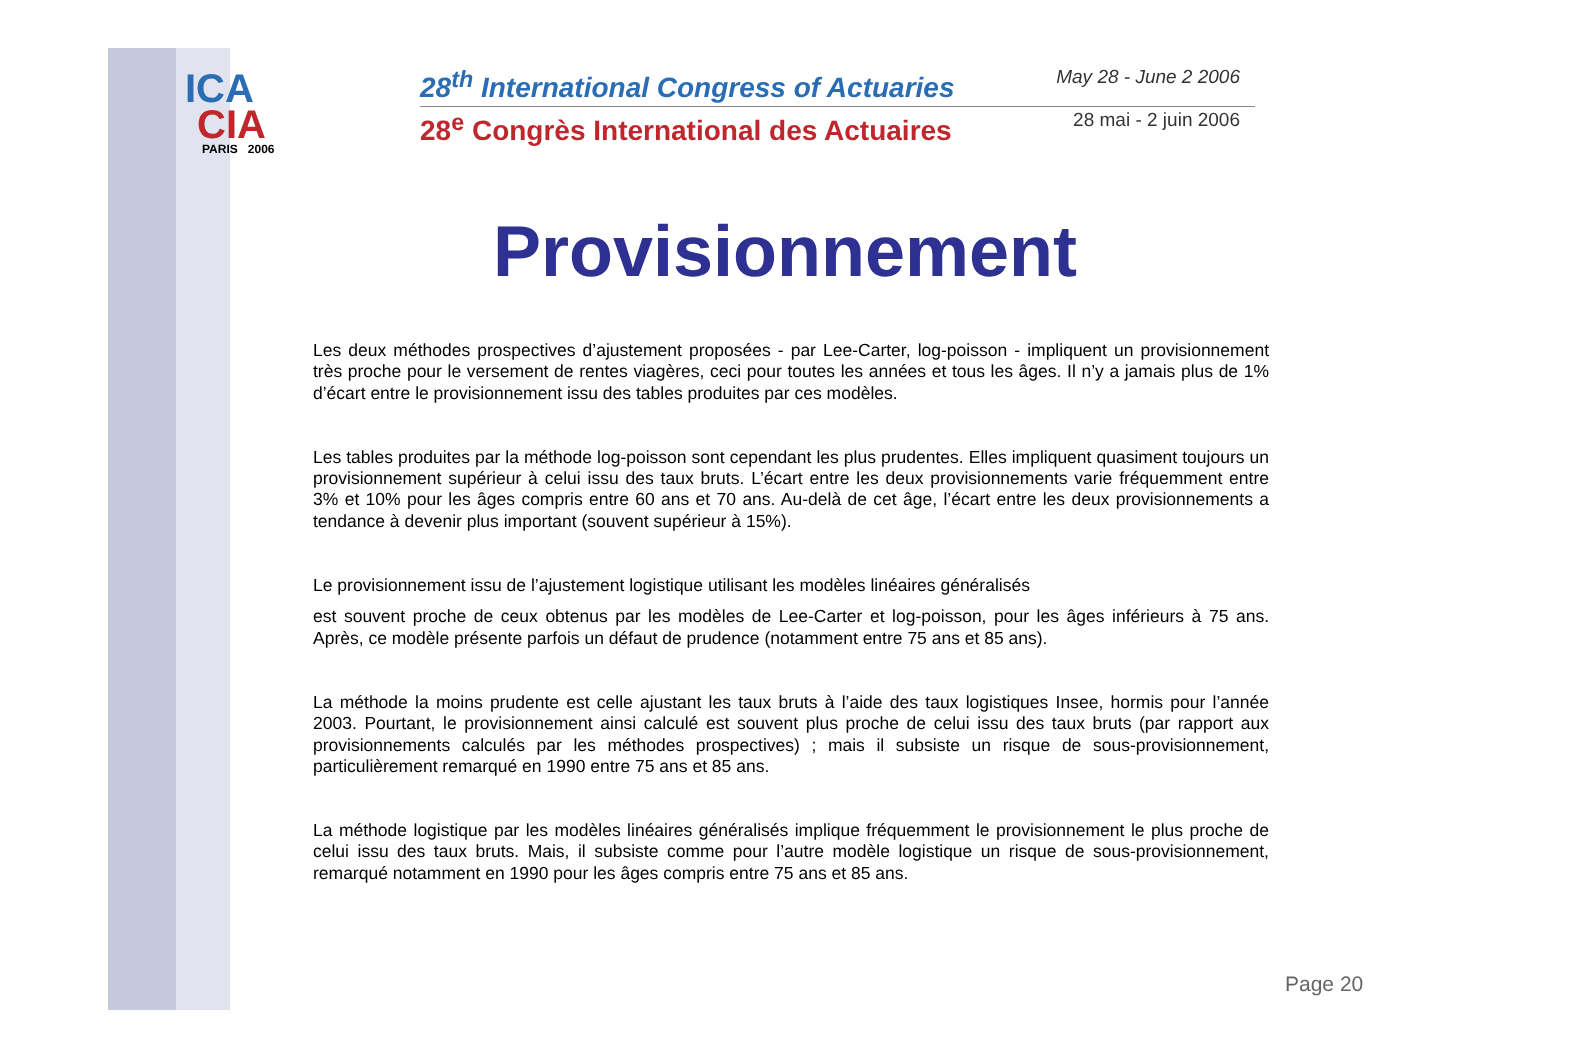ICA
CIA
PARIS 2006
28<sup>th</sup> International Congress of Actuaries May 28 - June 2 2006
28<sup>e</sup> Congrès International des Actuaires 28 mai - 2 juin 2006
Provisionnement
Les deux méthodes prospectives d’ajustement proposées - par Lee-Carter, log-poisson - impliquent un provisionnement très proche pour le versement de rentes viagères, ceci pour toutes les années et tous les âges. Il n’y a jamais plus de 1% d’écart entre le provisionnement issu des tables produites par ces modèles.
Les tables produites par la méthode log-poisson sont cependant les plus prudentes. Elles impliquent quasiment toujours un provisionnement supérieur à celui issu des taux bruts. L’écart entre les deux provisionnements varie fréquemment entre 3% et 10% pour les âges compris entre 60 ans et 70 ans. Au-delà de cet âge, l’écart entre les deux provisionnements a tendance à devenir plus important (souvent supérieur à 15%).
Le provisionnement issu de l’ajustement logistique utilisant les modèles linéaires généralisés
est souvent proche de ceux obtenus par les modèles de Lee-Carter et log-poisson, pour les âges inférieurs à 75 ans. Après, ce modèle présente parfois un défaut de prudence (notamment entre 75 ans et 85 ans).
La méthode la moins prudente est celle ajustant les taux bruts à l’aide des taux logistiques Insee, hormis pour l’année 2003. Pourtant, le provisionnement ainsi calculé est souvent plus proche de celui issu des taux bruts (par rapport aux provisionnements calculés par les méthodes prospectives) ; mais il subsiste un risque de sous-provisionnement, particulièrement remarqué en 1990 entre 75 ans et 85 ans.
La méthode logistique par les modèles linéaires généralisés implique fréquemment le provisionnement le plus proche de celui issu des taux bruts. Mais, il subsiste comme pour l’autre modèle logistique un risque de sous-provisionnement, remarqué notamment en 1990 pour les âges compris entre 75 ans et 85 ans.
Page 20